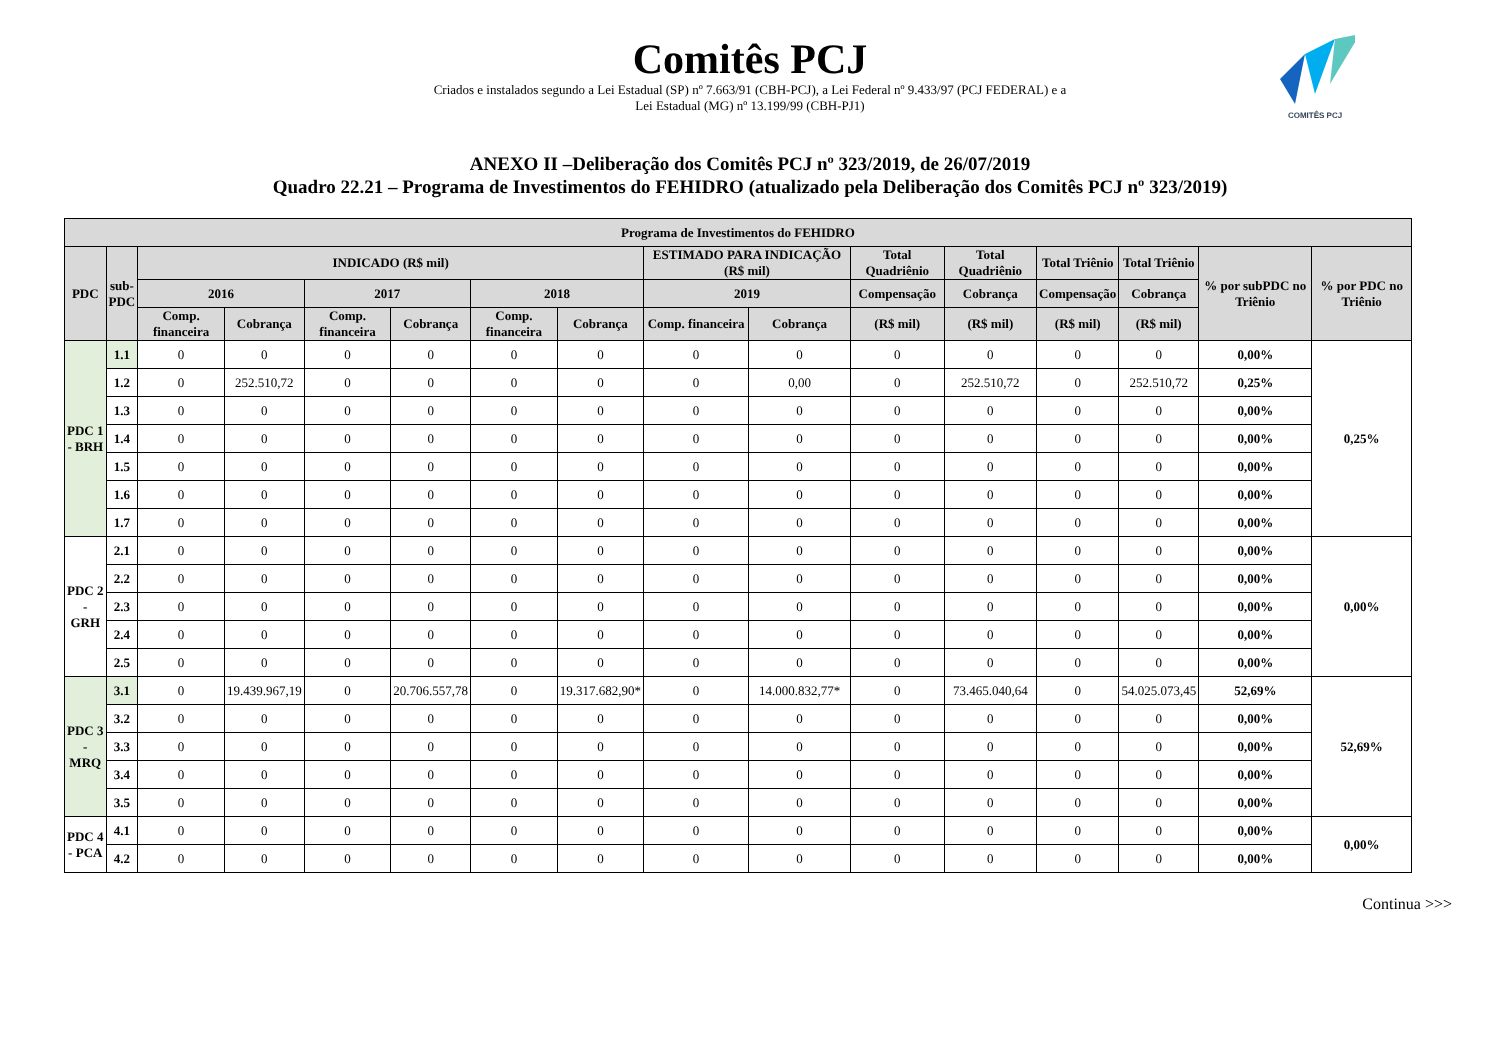Comitês PCJ
Criados e instalados segundo a Lei Estadual (SP) nº 7.663/91 (CBH-PCJ), a Lei Federal nº 9.433/97 (PCJ FEDERAL) e a
Lei Estadual (MG) nº 13.199/99 (CBH-PJ1)
COMITÊS PCJ
ANEXO II –Deliberação dos Comitês PCJ nº 323/2019, de 26/07/2019
Quadro 22.21 – Programa de Investimentos do FEHIDRO (atualizado pela Deliberação dos Comitês PCJ nº 323/2019)
| Programa de Investimentos do FEHIDRO | | | | | | | | | | | | | | | |
| --- | --- | --- | --- | --- | --- | --- | --- | --- | --- | --- | --- | --- | --- | --- | --- |
| PDC | sub- PDC | INDICADO (R$ mil) | | | | | | ESTIMADO PARA INDICAÇÃO (R$ mil) | | Total Quadriênio | Total Quadriênio | Total Triênio | Total Triênio | % por subPDC no Triênio | % por PDC no Triênio |
| | | 2016 | | 2017 | | 2018 | | 2019 | | Compensação | Cobrança | Compensação | Cobrança | | |
| | | Comp. financeira | Cobrança | Comp. financeira | Cobrança | Comp. financeira | Cobrança | Comp. financeira | Cobrança | (R$ mil) | (R$ mil) | (R$ mil) | (R$ mil) | | |
| PDC 1 - BRH | 1.1 | 0 | 0 | 0 | 0 | 0 | 0 | 0 | 0 | 0 | 0 | 0 | 0 | 0,00% | 0,25% |
| | 1.2 | 0 | 252.510,72 | 0 | 0 | 0 | 0 | 0 | 0,00 | 0 | 252.510,72 | 0 | 252.510,72 | 0,25% | |
| | 1.3 | 0 | 0 | 0 | 0 | 0 | 0 | 0 | 0 | 0 | 0 | 0 | 0 | 0,00% | |
| | 1.4 | 0 | 0 | 0 | 0 | 0 | 0 | 0 | 0 | 0 | 0 | 0 | 0 | 0,00% | |
| | 1.5 | 0 | 0 | 0 | 0 | 0 | 0 | 0 | 0 | 0 | 0 | 0 | 0 | 0,00% | |
| | 1.6 | 0 | 0 | 0 | 0 | 0 | 0 | 0 | 0 | 0 | 0 | 0 | 0 | 0,00% | |
| | 1.7 | 0 | 0 | 0 | 0 | 0 | 0 | 0 | 0 | 0 | 0 | 0 | 0 | 0,00% | |
| PDC 2 - GRH | 2.1 | 0 | 0 | 0 | 0 | 0 | 0 | 0 | 0 | 0 | 0 | 0 | 0 | 0,00% | 0,00% |
| | 2.2 | 0 | 0 | 0 | 0 | 0 | 0 | 0 | 0 | 0 | 0 | 0 | 0 | 0,00% | |
| | 2.3 | 0 | 0 | 0 | 0 | 0 | 0 | 0 | 0 | 0 | 0 | 0 | 0 | 0,00% | |
| | 2.4 | 0 | 0 | 0 | 0 | 0 | 0 | 0 | 0 | 0 | 0 | 0 | 0 | 0,00% | |
| | 2.5 | 0 | 0 | 0 | 0 | 0 | 0 | 0 | 0 | 0 | 0 | 0 | 0 | 0,00% | |
| PDC 3 - MRQ | 3.1 | 0 | 19.439.967,19 | 0 | 20.706.557,78 | 0 | 19.317.682,90* | 0 | 14.000.832,77* | 0 | 73.465.040,64 | 0 | 54.025.073,45 | 52,69% | 52,69% |
| | 3.2 | 0 | 0 | 0 | 0 | 0 | 0 | 0 | 0 | 0 | 0 | 0 | 0 | 0,00% | |
| | 3.3 | 0 | 0 | 0 | 0 | 0 | 0 | 0 | 0 | 0 | 0 | 0 | 0 | 0,00% | |
| | 3.4 | 0 | 0 | 0 | 0 | 0 | 0 | 0 | 0 | 0 | 0 | 0 | 0 | 0,00% | |
| | 3.5 | 0 | 0 | 0 | 0 | 0 | 0 | 0 | 0 | 0 | 0 | 0 | 0 | 0,00% | |
| PDC 4 - PCA | 4.1 | 0 | 0 | 0 | 0 | 0 | 0 | 0 | 0 | 0 | 0 | 0 | 0 | 0,00% | 0,00% |
| | 4.2 | 0 | 0 | 0 | 0 | 0 | 0 | 0 | 0 | 0 | 0 | 0 | 0 | 0,00% | |
Continua >>>